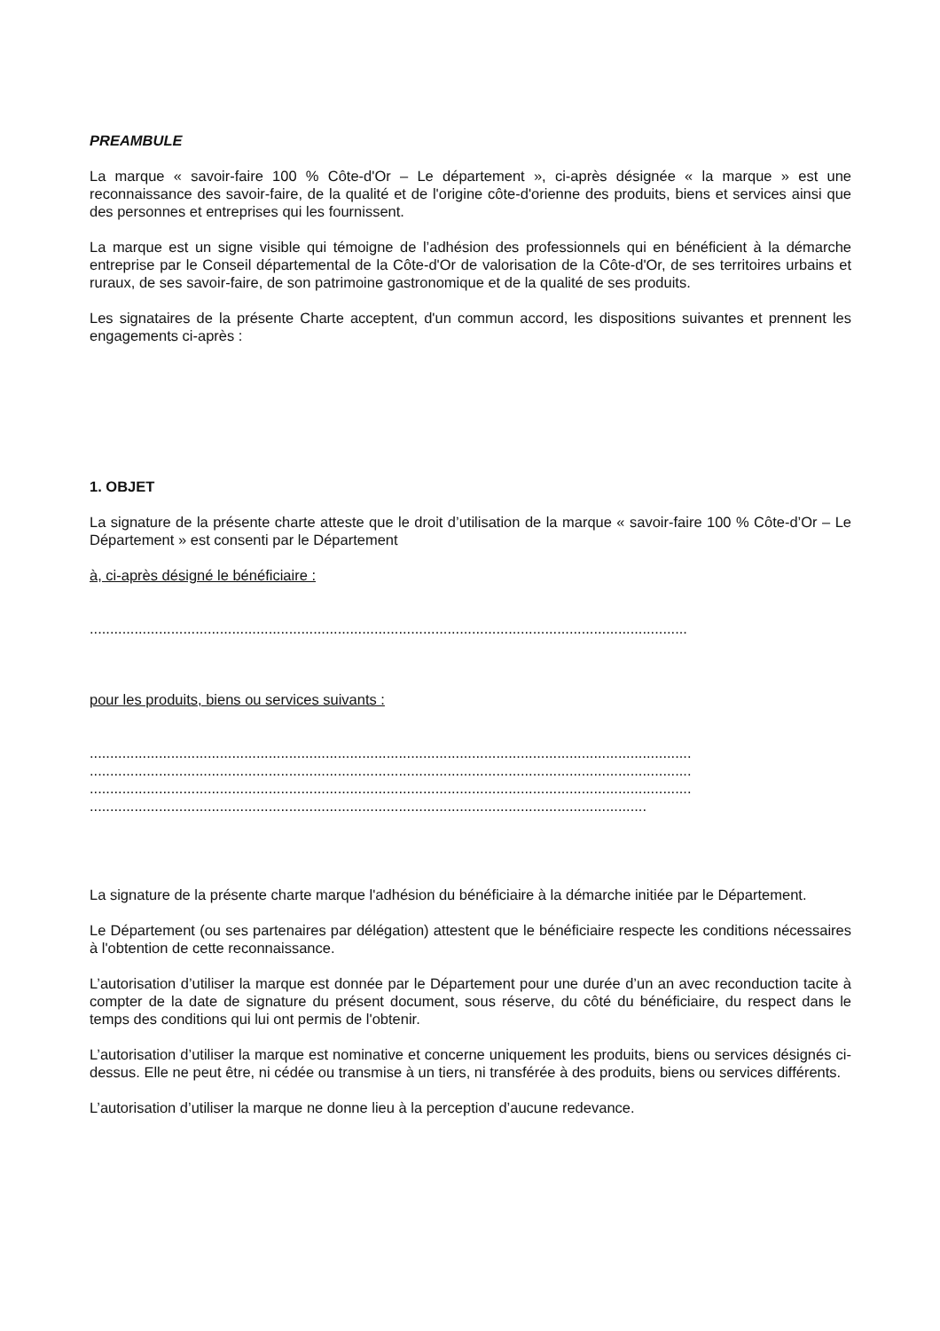PREAMBULE
La marque « savoir-faire 100 % Côte-d'Or – Le département », ci-après désignée « la marque » est une reconnaissance des savoir-faire, de la qualité et de l'origine côte-d'orienne des produits, biens et services ainsi que des personnes et entreprises qui les fournissent.
La marque est un signe visible qui témoigne de l’adhésion des professionnels qui en bénéficient à la démarche entreprise par le Conseil départemental de la Côte-d'Or de valorisation de la Côte-d'Or, de ses territoires urbains et ruraux, de ses savoir-faire, de son patrimoine gastronomique et de la qualité de ses produits.
Les signataires de la présente Charte acceptent, d'un commun accord, les dispositions suivantes et prennent les engagements ci-après :
1. OBJET
La signature de la présente charte atteste que le droit d’utilisation de la marque « savoir-faire 100 % Côte-d’Or – Le Département » est consenti par le Département
à, ci-après désigné le bénéficiaire :
...................................................................................................................................................
pour les produits, biens ou services suivants :
....................................................................................................................................................
....................................................................................................................................................
....................................................................................................................................................
.........................................................................................................................................
La signature de la présente charte marque l'adhésion du bénéficiaire à la démarche initiée par le Département.
Le Département (ou ses partenaires par délégation) attestent que le bénéficiaire respecte les conditions nécessaires à l'obtention de cette reconnaissance.
L’autorisation d’utiliser la marque est donnée par le Département pour une durée d’un an avec reconduction tacite à compter de la date de signature du présent document, sous réserve, du côté du bénéficiaire, du respect dans le temps des conditions qui lui ont permis de l'obtenir.
L’autorisation d’utiliser la marque est nominative et concerne uniquement les produits, biens ou services désignés ci-dessus. Elle ne peut être, ni cédée ou transmise à un tiers, ni transférée à des produits, biens ou services différents.
L’autorisation d’utiliser la marque ne donne lieu à la perception d’aucune redevance.